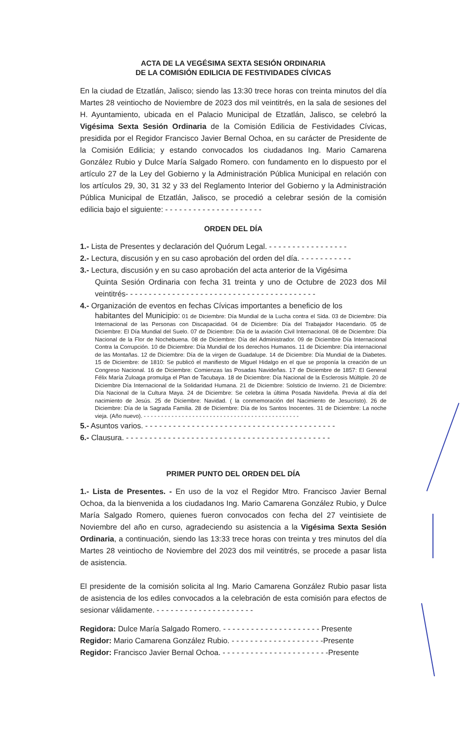ACTA DE LA VEGÉSIMA SEXTA SESIÓN ORDINARIA
DE LA COMISIÓN EDILICIA DE FESTIVIDADES CÍVICAS
En la ciudad de Etzatlán, Jalisco; siendo las 13:30 trece horas con treinta minutos del día Martes 28 veintiocho de Noviembre de 2023 dos mil veintitrés, en la sala de sesiones del H. Ayuntamiento, ubicada en el Palacio Municipal de Etzatlán, Jalisco, se celebró la Vigésima Sexta Sesión Ordinaria de la Comisión Edilicia de Festividades Cívicas, presidida por el Regidor Francisco Javier Bernal Ochoa, en su carácter de Presidente de la Comisión Edilicia; y estando convocados los ciudadanos Ing. Mario Camarena González Rubio y Dulce María Salgado Romero. con fundamento en lo dispuesto por el artículo 27 de la Ley del Gobierno y la Administración Pública Municipal en relación con los artículos 29, 30, 31 32 y 33 del Reglamento Interior del Gobierno y la Administración Pública Municipal de Etzatlán, Jalisco, se procedió a celebrar sesión de la comisión edilicia bajo el siguiente: - - - - - - - - - - - - - - - - - - - - -
ORDEN DEL DÍA
1.- Lista de Presentes y declaración del Quórum Legal. - - - - - - - - - - - - - - - - -
2.- Lectura, discusión y en su caso aprobación del orden del día. - - - - - - - - - - -
3.- Lectura, discusión y en su caso aprobación del acta anterior de la Vigésima
Quinta Sesión Ordinaria con fecha 31 treinta y uno de Octubre de 2023 dos Mil veintitrés- - - - - - - - - - - - - - - - - - - - - - - - - - - - - - - - - - - - - - - - -
4.- Organización de eventos en fechas Cívicas importantes a beneficio de los
habitantes del Municipio: 01 de Diciembre: Día Mundial de la Lucha contra el Sida. 03 de Diciembre: Día Internacional de las Personas con Discapacidad. 04 de Diciembre: Día del Trabajador Hacendario. 05 de Diciembre: El Día Mundial del Suelo. 07 de Diciembre: Día de la aviación Civil Internacional. 08 de Diciembre: Día Nacional de la Flor de Nochebuena. 08 de Diciembre: Día del Administrador. 09 de Diciembre Día Internacional Contra la Corrupción. 10 de Diciembre: Día Mundial de los derechos Humanos. 11 de Diciembre: Día internacional de las Montañas. 12 de Diciembre: Día de la virgen de Guadalupe. 14 de Diciembre: Día Mundial de la Diabetes. 15 de Diciembre: de 1810: Se publicó el manifiesto de Miguel Hidalgo en el que se proponía la creación de un Congreso Nacional. 16 de Diciembre: Comienzas las Posadas Navideñas. 17 de Diciembre de 1857: El General Félix María Zuloaga promulga el Plan de Tacubaya. 18 de Diciembre: Día Nacional de la Esclerosis Múltiple. 20 de Diciembre Día Internacional de la Solidaridad Humana. 21 de Diciembre: Solsticio de Invierno. 21 de Diciembre: Día Nacional de la Cultura Maya. 24 de Diciembre: Se celebra la última Posada Navideña. Previa al día del nacimiento de Jesús. 25 de Diciembre: Navidad. ( la conmemoración del Nacimiento de Jesucristo). 26 de Diciembre: Día de la Sagrada Familia. 28 de Diciembre: Día de los Santos Inocentes. 31 de Diciembre: La noche vieja. (Año nuevo). - - - - - - - - - - - - - - - - - - - - - - - - - - - - - - - - - - - - - - - - - - - - -
5.- Asuntos varios. - - - - - - - - - - - - - - - - - - - - - - - - - - - - - - - - - - - - - - - - -
6.- Clausura. - - - - - - - - - - - - - - - - - - - - - - - - - - - - - - - - - - - - - - - - - - - -
PRIMER PUNTO DEL ORDEN DEL DÍA
1.- Lista de Presentes. - En uso de la voz el Regidor Mtro. Francisco Javier Bernal Ochoa, da la bienvenida a los ciudadanos Ing. Mario Camarena González Rubio, y Dulce María Salgado Romero, quienes fueron convocados con fecha del 27 veintisiete de Noviembre del año en curso, agradeciendo su asistencia a la Vigésima Sexta Sesión Ordinaria, a continuación, siendo las 13:33 trece horas con treinta y tres minutos del día Martes 28 veintiocho de Noviembre del 2023 dos mil veintitrés, se procede a pasar lista de asistencia.
El presidente de la comisión solicita al Ing. Mario Camarena González Rubio pasar lista de asistencia de los ediles convocados a la celebración de esta comisión para efectos de sesionar válidamente. - - - - - - - - - - - - - - - - - - - - -
Regidora: Dulce María Salgado Romero. - - - - - - - - - - - - - - - - - - - - - Presente
Regidor: Mario Camarena González Rubio. - - - - - - - - - - - - - - - - - - - -Presente
Regidor: Francisco Javier Bernal Ochoa. - - - - - - - - - - - - - - - - - - - - - - -Presente